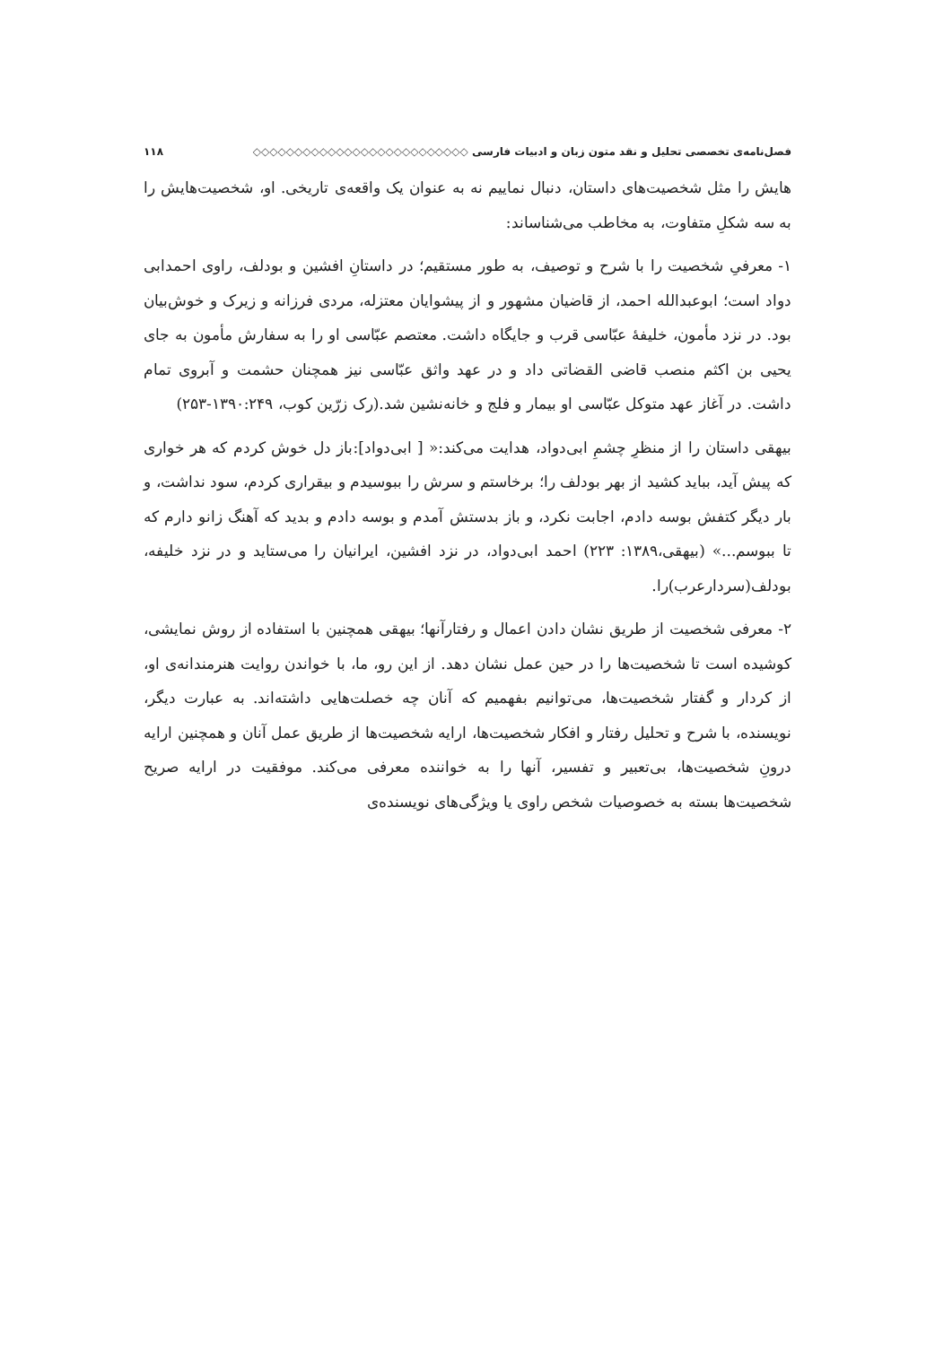فصل‌نامه‌ی تخصصی تحلیل و نقد متون زبان و ادبیات فارسی ◇◇◇◇◇◇◇◇◇◇◇◇◇◇◇◇◇◇◇◇◇◇◇◇◇◇ ۱۱۸
هایش را مثل شخصیت‌های داستان، دنبال نماییم نه به عنوان یک واقعه‌ی تاریخی. او، شخصیت‌هایش را به سه شکلِ متفاوت، به مخاطب می‌شناساند:
۱- معرفیِ شخصیت را با شرح و توصیف، به طور مستقیم؛ در داستانِ افشین و بودلف، راوی احمدابی دواد است؛ ابوعبدالله احمد، از قاضیان مشهور و از پیشوایان معتزله، مردی فرزانه و زیرک و خوش‌بیان بود. در نزد مأمون، خلیفهٔ عبّاسی قرب و جایگاه داشت. معتصم عبّاسی او را به سفارش مأمون به جای یحیی بن اکثم منصب قاضی القضاتی داد و در عهد واثق عبّاسی نیز همچنان حشمت و آبروی تمام داشت. در آغاز عهد متوکل عبّاسی او بیمار و فلج و خانه‌نشین شد.(رک زرّین کوب، ۱۳۹۰:۲۴۹-۲۵۳)
بیهقی داستان را از منظرِ چشمِ ابی‌دواد، هدایت می‌کند:« [ ابی‌دواد]:باز دل خوش کردم که هر خواری که پیش آید، بباید کشید از بهر بودلف را؛ برخاستم و سرش را ببوسیدم و بیقراری کردم، سود نداشت، و بار دیگر کتفش بوسه دادم، اجابت نکرد، و باز بدستش آمدم و بوسه دادم و بدید که آهنگ زانو دارم که تا ببوسم...» (بیهقی،۱۳۸۹: ۲۲۳) احمد ابی‌دواد، در نزد افشین، ایرانیان را می‌ستاید و در نزد خلیفه، بودلف(سردارعرب)را.
۲- معرفی شخصیت از طریق نشان دادن اعمال و رفتارآنها؛ بیهقی همچنین با استفاده از روش نمایشی، کوشیده است تا شخصیت‌ها را در حین عمل نشان دهد. از این رو، ما، با خواندن روایت هنرمندانه‌ی او، از کردار و گفتار شخصیت‌ها، می‌توانیم بفهمیم که آنان چه خصلت‌هایی داشته‌اند. به عبارت دیگر، نویسنده، با شرح و تحلیل رفتار و افکار شخصیت‌ها، ارایه شخصیت‌ها از طریق عمل آنان و همچنین ارایه درونِ شخصیت‌ها، بی‌تعبیر و تفسیر، آنها را به خواننده معرفی می‌کند. موفقیت در ارایه صریح شخصیت‌ها بسته به خصوصیات شخص راوی یا ویژگی‌های نویسنده‌ی